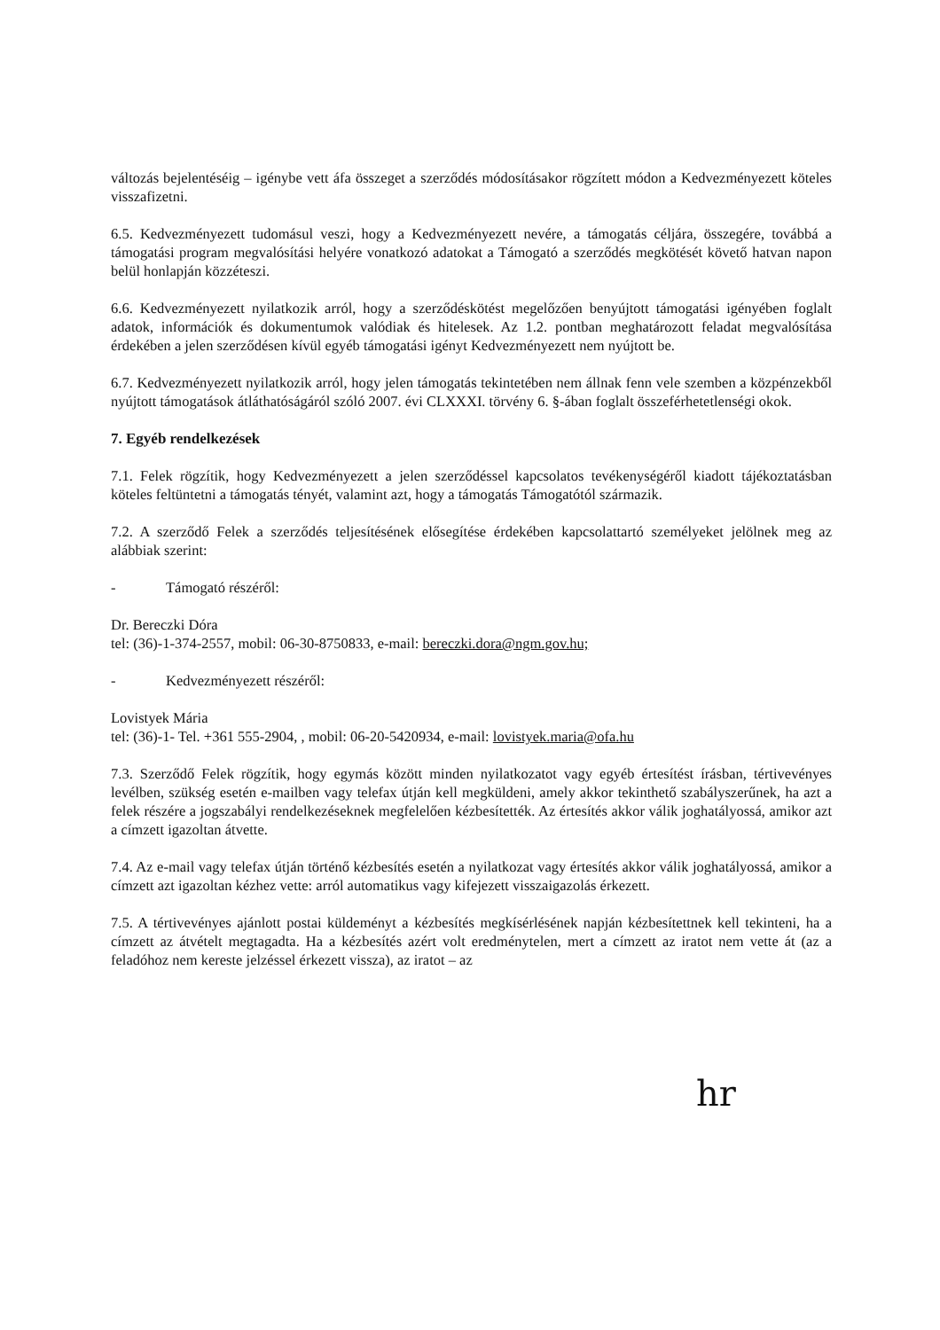változás bejelentéséig – igénybe vett áfa összeget a szerződés módosításakor rögzített módon a Kedvezményezett köteles visszafizetni.
6.5. Kedvezményezett tudomásul veszi, hogy a Kedvezményezett nevére, a támogatás céljára, összegére, továbbá a támogatási program megvalósítási helyére vonatkozó adatokat a Támogató a szerződés megkötését követő hatvan napon belül honlapján közzéteszi.
6.6. Kedvezményezett nyilatkozik arról, hogy a szerződéskötést megelőzően benyújtott támogatási igényében foglalt adatok, információk és dokumentumok valódiak és hitelesek. Az 1.2. pontban meghatározott feladat megvalósítása érdekében a jelen szerződésen kívül egyéb támogatási igényt Kedvezményezett nem nyújtott be.
6.7. Kedvezményezett nyilatkozik arról, hogy jelen támogatás tekintetében nem állnak fenn vele szemben a közpénzekből nyújtott támogatások átláthatóságáról szóló 2007. évi CLXXXI. törvény 6. §-ában foglalt összeférhetetlenségi okok.
7. Egyéb rendelkezések
7.1. Felek rögzítik, hogy Kedvezményezett a jelen szerződéssel kapcsolatos tevékenységéről kiadott tájékoztatásban köteles feltüntetni a támogatás tényét, valamint azt, hogy a támogatás Támogatótól származik.
7.2. A szerződő Felek a szerződés teljesítésének elősegítése érdekében kapcsolattartó személyeket jelölnek meg az alábbiak szerint:
- Támogató részéről:
Dr. Bereczki Dóra
tel: (36)-1-374-2557, mobil: 06-30-8750833, e-mail: bereczki.dora@ngm.gov.hu;
- Kedvezményezett részéről:
Lovistyek Mária
tel: (36)-1- Tel. +361 555-2904, , mobil: 06-20-5420934, e-mail: lovistyek.maria@ofa.hu
7.3. Szerződő Felek rögzítik, hogy egymás között minden nyilatkozatot vagy egyéb értesítést írásban, tértivevényes levélben, szükség esetén e-mailben vagy telefax útján kell megküldeni, amely akkor tekinthető szabályszerűnek, ha azt a felek részére a jogszabályi rendelkezéseknek megfelelően kézbesítették. Az értesítés akkor válik joghatályossá, amikor azt a címzett igazoltan átvette.
7.4. Az e-mail vagy telefax útján történő kézbesítés esetén a nyilatkozat vagy értesítés akkor válik joghatályossá, amikor a címzett azt igazoltan kézhez vette: arról automatikus vagy kifejezett visszaigazolás érkezett.
7.5. A tértivevényes ajánlott postai küldeményt a kézbesítés megkísérlésének napján kézbesítettnek kell tekinteni, ha a címzett az átvételt megtagadta. Ha a kézbesítés azért volt eredménytelen, mert a címzett az iratot nem vette át (az a feladóhoz nem kereste jelzéssel érkezett vissza), az iratot – az
hr